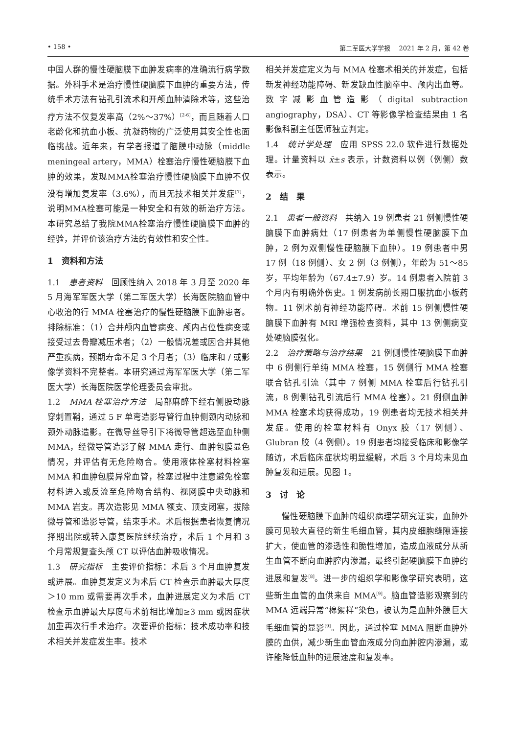• 158 • 第二军医大学学报　 2021 年 2 月，第 42 卷
中国人群的慢性硬脑膜下血肿发病率的准确流行病学数据。外科手术是治疗慢性硬脑膜下血肿的重要方法，传统手术方法有钻孔引流术和开颅血肿清除术等，这些治疗方法不仅复发率高（2%～37%）<sup>[2-6]</sup>，而且随着人口老龄化和抗血小板、抗凝药物的广泛使用其安全性也面临挑战。近年来，有学者报道了脑膜中动脉（middle meningeal artery，MMA）栓塞治疗慢性硬脑膜下血肿的效果，发现MMA栓塞治疗慢性硬脑膜下血肿不仅没有增加复发率（3.6%），而且无技术相关并发症<sup>[7]</sup>，说明MMA栓塞可能是一种安全和有效的新治疗方法。本研究总结了我院MMA栓塞治疗慢性硬脑膜下血肿的经验，并评价该治疗方法的有效性和安全性。
1　资料和方法
1.1　患者资料　回顾性纳入 2018 年 3 月至 2020 年 5 月海军军医大学（第二军医大学）长海医院脑血管中心收治的行 MMA 栓塞治疗的慢性硬脑膜下血肿患者。排除标准：（1）合并颅内血管病变、颅内占位性病变或接受过去骨瓣减压术者；（2）一般情况差或因合并其他严重疾病，预期寿命不足 3 个月者；（3）临床和 / 或影像学资料不完整者。本研究通过海军军医大学（第二军医大学）长海医院医学伦理委员会审批。
1.2　MMA 栓塞治疗方法　局部麻醉下经右侧股动脉穿刺置鞘，通过 5 F 单弯造影导管行血肿侧颈内动脉和颈外动脉造影。在微导丝导引下将微导管超选至血肿侧 MMA，经微导管造影了解 MMA 走行、血肿包膜显色情况，并评估有无危险吻合。使用液体栓塞材料栓塞 MMA 和血肿包膜异常血管，栓塞过程中注意避免栓塞材料进入或反流至危险吻合结构、视网膜中央动脉和 MMA 岩支。再次造影见 MMA 额支、顶支闭塞，拔除微导管和造影导管，结束手术。术后根据患者恢复情况择期出院或转入康复医院继续治疗，术后 1 个月和 3 个月常规复查头颅 CT 以评估血肿吸收情况。
1.3　研究指标　主要评价指标：术后 3 个月血肿复发或进展。血肿复发定义为术后 CT 检查示血肿最大厚度＞10 mm 或需要再次手术，血肿进展定义为术后 CT 检查示血肿最大厚度与术前相比增加≥3 mm 或因症状加重再次行手术治疗。次要评价指标：技术成功率和技术相关并发症发生率。技术
相关并发症定义为与 MMA 栓塞术相关的并发症，包括新发神经功能障碍、新发缺血性脑卒中、颅内出血等。数字减影血管造影（digital subtraction angiography，DSA）、CT 等影像学检查结果由 1 名影像科副主任医师独立判定。
1.4　统计学处理　应用 SPSS 22.0 软件进行数据处理。计量资料以 x̄±s 表示，计数资料以例（例侧）数表示。
2　结　果
2.1　患者一般资料　共纳入 19 例患者 21 例侧慢性硬脑膜下血肿病灶（17 例患者为单侧慢性硬脑膜下血肿，2 例为双侧慢性硬脑膜下血肿）。19 例患者中男 17 例（18 例侧）、女 2 例（3 例侧），年龄为 51～85 岁，平均年龄为（67.4±7.9）岁。14 例患者入院前 3 个月内有明确外伤史。1 例发病前长期口服抗血小板药物。11 例术前有神经功能障碍。术前 15 例侧慢性硬脑膜下血肿有 MRI 增强检查资料，其中 13 例侧病变处硬脑膜强化。
2.2　治疗策略与治疗结果　21 例侧慢性硬脑膜下血肿中 6 例侧行单纯 MMA 栓塞，15 例侧行 MMA 栓塞联合钻孔引流（其中 7 例侧 MMA 栓塞后行钻孔引流，8 例侧钻孔引流后行 MMA 栓塞）。21 例侧血肿 MMA 栓塞术均获得成功，19 例患者均无技术相关并发症。使用的栓塞材料有 Onyx 胶（17 例侧）、Glubran 胶（4 例侧）。19 例患者均接受临床和影像学随访，术后临床症状均明显缓解，术后 3 个月均未见血肿复发和进展。见图 1。
3　讨　论
慢性硬脑膜下血肿的组织病理学研究证实，血肿外膜可见较大直径的新生毛细血管，其内皮细胞缝隙连接扩大，使血管的渗透性和脆性增加，造成血液成分从新生血管不断向血肿腔内渗漏，最终引起硬脑膜下血肿的进展和复发<sup>[8]</sup>。进一步的组织学和影像学研究表明，这些新生血管的血供来自 MMA<sup>[9]</sup>。脑血管造影观察到的 MMA 远端异常“棉絮样”染色，被认为是血肿外膜巨大毛细血管的显影<sup>[9]</sup>。因此，通过栓塞 MMA 阻断血肿外膜的血供，减少新生血管血液成分向血肿腔内渗漏，或许能降低血肿的进展速度和复发率。